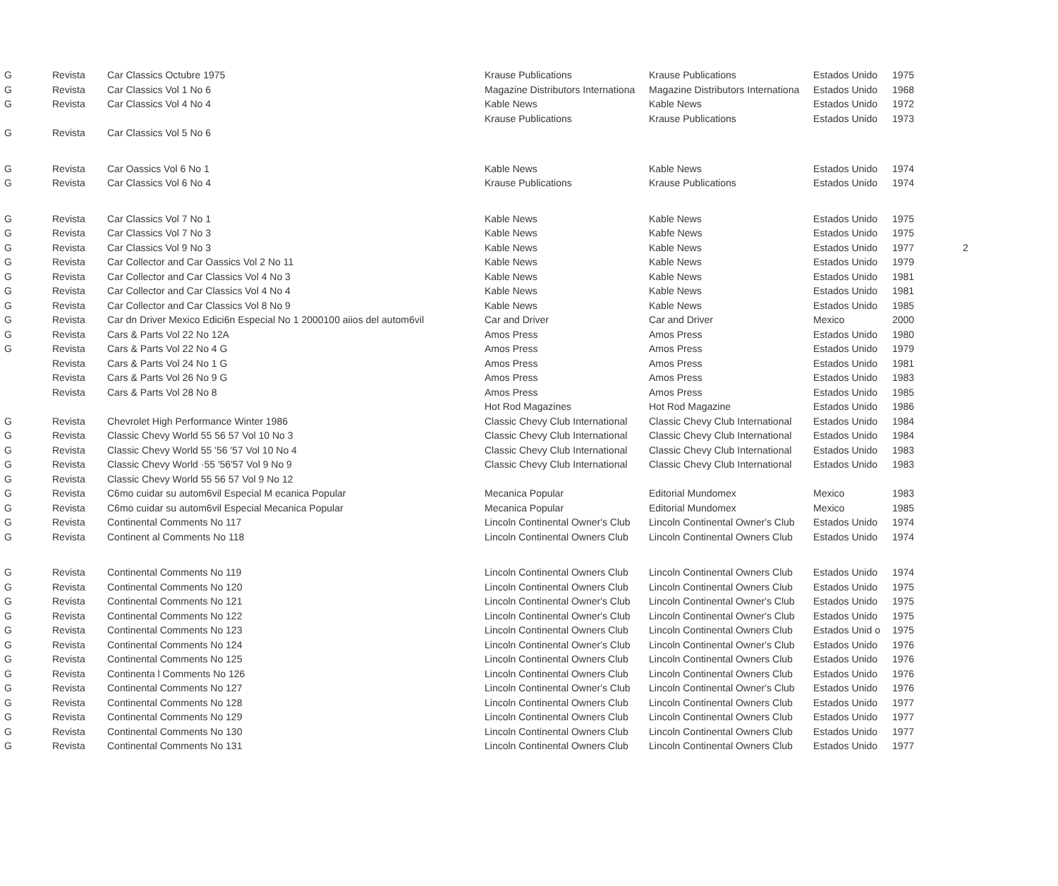| G | Revista | Car Classics Octubre 1975 | Krause Publications | Krause Publications | Estados Unido | 1975 | |
| G | Revista | Car Classics Vol 1 No 6 | Magazine Distributors Internationa | Magazine Distributors Internationa | Estados Unido | 1968 | |
| G | Revista | Car Classics Vol 4 No 4 | Kable News | Kable News | Estados Unido | 1972 | |
| | | | Krause Publications | Krause Publications | Estados Unido | 1973 | |
| G | Revista | Car Classics Vol 5 No 6 | | | | | |
| G | Revista | Car Oassics Vol 6 No 1 | Kable News | Kable News | Estados Unido | 1974 | |
| G | Revista | Car Classics Vol 6 No 4 | Krause Publications | Krause Publications | Estados Unido | 1974 | |
| G | Revista | Car Classics Vol 7 No 1 | Kable News | Kable News | Estados Unido | 1975 | |
| G | Revista | Car Classics Vol 7 No 3 | Kable News | Kabfe News | Estados Unido | 1975 | |
| G | Revista | Car Classics Vol 9 No 3 | Kable News | Kable News | Estados Unido | 1977 | 2 |
| G | Revista | Car Collector and Car Oassics Vol 2 No 11 | Kable News | Kable News | Estados Unido | 1979 | |
| G | Revista | Car Collector and Car Classics Vol 4 No 3 | Kable News | Kable News | Estados Unido | 1981 | |
| G | Revista | Car Collector and Car Classics Vol 4 No 4 | Kable News | Kable News | Estados Unido | 1981 | |
| G | Revista | Car Collector and Car Classics Vol 8 No 9 | Kable News | Kable News | Estados Unido | 1985 | |
| G | Revista | Car dn Driver Mexico Edici6n Especial No 1 2000100 aiios del autom6vil | Car and Driver | Car and Driver | Mexico | 2000 | |
| G | Revista | Cars & Parts Vol 22 No 12A | Amos Press | Amos Press | Estados Unido | 1980 | |
| G | Revista | Cars & Parts Vol 22 No 4 G | Amos Press | Amos Press | Estados Unido | 1979 | |
| | Revista | Cars & Parts Vol 24 No 1 G | Amos Press | Amos Press | Estados Unido | 1981 | |
| | Revista | Cars & Parts Vol 26 No 9 G | Amos Press | Amos Press | Estados Unido | 1983 | |
| | Revista | Cars & Parts Vol 28 No 8 | Amos Press | Amos Press | Estados Unido | 1985 | |
| | | | Hot Rod Magazines | Hot Rod Magazine | Estados Unido | 1986 | |
| G | Revista | Chevrolet High Performance Winter 1986 | Classic Chevy Club International | Classic Chevy Club International | Estados Unido | 1984 | |
| G | Revista | Classic Chevy World 55 56 57 Vol 10 No 3 | Classic Chevy Club International | Classic Chevy Club International | Estados Unido | 1984 | |
| G | Revista | Classic Chevy World 55 '56 '57 Vol 10 No 4 | Classic Chevy Club International | Classic Chevy Club International | Estados Unido | 1983 | |
| G | Revista | Classic Chevy World ·55 '56'57 Vol 9 No 9 | Classic Chevy Club International | Classic Chevy Club International | Estados Unido | 1983 | |
| G | Revista | Classic Chevy World 55 56 57 Vol 9 No 12 | | | | | |
| G | Revista | C6mo cuidar su autom6vil Especial M ecanica Popular | Mecanica Popular | Editorial Mundomex | Mexico | 1983 | |
| G | Revista | C6mo cuidar su autom6vil Especial Mecanica Popular | Mecanica Popular | Editorial Mundomex | Mexico | 1985 | |
| G | Revista | Continental Comments No 117 | Lincoln Continental Owner's Club | Lincoln Continental Owner's Club | Estados Unido | 1974 | |
| G | Revista | Continent al Comments No 118 | Lincoln Continental Owners Club | Lincoln Continental Owners Club | Estados Unido | 1974 | |
| G | Revista | Continental Comments No 119 | Lincoln Continental Owners Club | Lincoln Continental Owners Club | Estados Unido | 1974 | |
| G | Revista | Continental Comments No 120 | Lincoln Continental Owners Club | Lincoln Continental Owners Club | Estados Unido | 1975 | |
| G | Revista | Continental Comments No 121 | Lincoln Continental Owner's Club | Lincoln Continental Owner's Club | Estados Unido | 1975 | |
| G | Revista | Continental Comments No 122 | Lincoln Continental Owner's Club | Lincoln Continental Owner's Club | Estados Unido | 1975 | |
| G | Revista | Continental Comments No 123 | Lincoln Continental Owners Club | Lincoln Continental Owners Club | Estados Unid o | 1975 | |
| G | Revista | Continental Comments No 124 | Lincoln Continental Owner's Club | Lincoln Continental Owner's Club | Estados Unido | 1976 | |
| G | Revista | Continental Comments No 125 | Lincoln Continental Owners Club | Lincoln Continental Owners Club | Estados Unido | 1976 | |
| G | Revista | Continenta l Comments No 126 | Lincoln Continental Owners Club | Lincoln Continental Owners Club | Estados Unido | 1976 | |
| G | Revista | Continental Comments No 127 | Lincoln Continental Owner's Club | Lincoln Continental Owner's Club | Estados Unido | 1976 | |
| G | Revista | Continental Comments No 128 | Lincoln Continental Owners Club | Lincoln Continental Owners Club | Estados Unido | 1977 | |
| G | Revista | Continental Comments No 129 | Lincoln Continental Owners Club | Lincoln Continental Owners Club | Estados Unido | 1977 | |
| G | Revista | Continental Comments No 130 | Lincoln Continental Owners Club | Lincoln Continental Owners Club | Estados Unido | 1977 | |
| G | Revista | Continental Comments No 131 | Lincoln Continental Owners Club | Lincoln Continental Owners Club | Estados Unido | 1977 | |